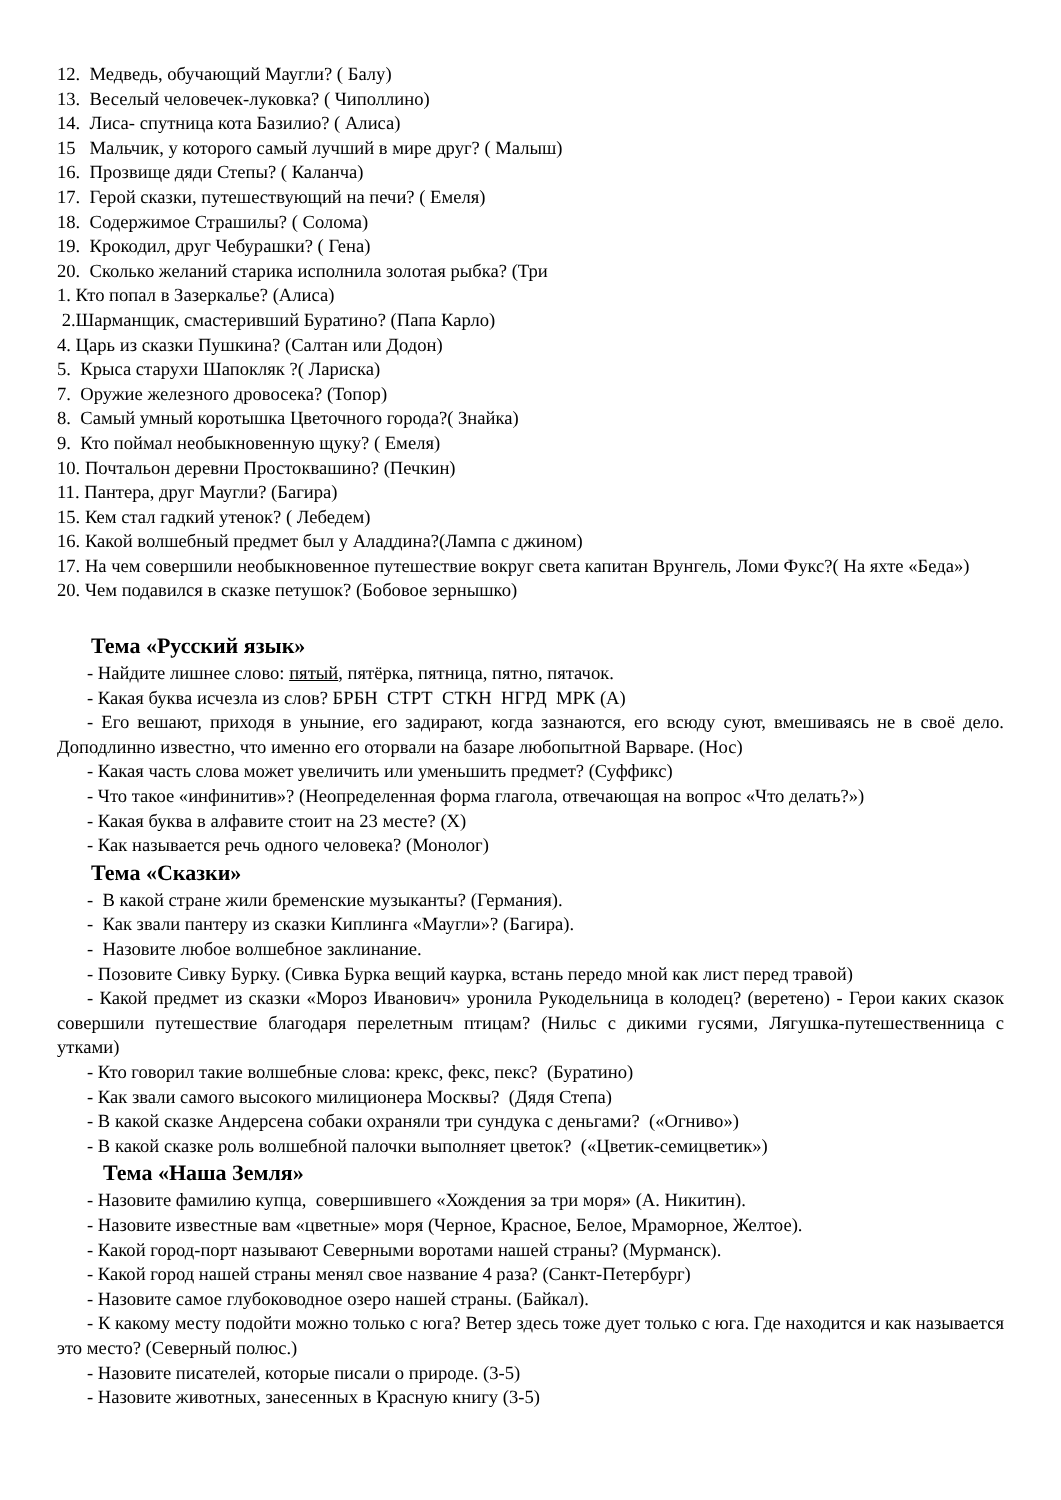12. Медведь, обучающий Маугли? ( Балу)
13. Веселый человечек-луковка? ( Чиполлино)
14. Лиса- спутница кота Базилио? ( Алиса)
15 Мальчик, у которого самый лучший в мире друг? ( Малыш)
16. Прозвище дяди Степы? ( Каланча)
17. Герой сказки, путешествующий на печи? ( Емеля)
18. Содержимое Страшилы? ( Солома)
19. Крокодил, друг Чебурашки? ( Гена)
20. Сколько желаний старика исполнила золотая рыбка? (Три
1. Кто попал в Зазеркалье? (Алиса)
2.Шарманщик, смастеривший Буратино? (Папа Карло)
4. Царь из сказки Пушкина? (Салтан или Додон)
5. Крыса старухи Шапокляк ?( Лариска)
7. Оружие железного дровосека? (Топор)
8. Самый умный коротышка Цветочного города?( Знайка)
9. Кто поймал необыкновенную щуку? ( Емеля)
10. Почтальон деревни Простоквашино? (Печкин)
11. Пантера, друг Маугли? (Багира)
15. Кем стал гадкий утенок? ( Лебедем)
16. Какой волшебный предмет был у Аладдина?(Лампа с джином)
17. На чем совершили необыкновенное путешествие вокруг света капитан Врунгель, Ломи Фукс?( На яхте «Беда»)
20. Чем подавился в сказке петушок? (Бобовое зернышко)
Тема «Русский язык»
- Найдите лишнее слово: пятый, пятёрка, пятница, пятно, пятачок.
- Какая буква исчезла из слов? БРБН СТРТ СТКН НГРД МРК (А)
- Его вешают, приходя в уныние, его задирают, когда зазнаются, его всюду суют, вмешиваясь не в своё дело. Доподлинно известно, что именно его оторвали на базаре любопытной Варваре. (Нос)
- Какая часть слова может увеличить или уменьшить предмет? (Суффикс)
- Что такое «инфинитив»? (Неопределенная форма глагола, отвечающая на вопрос «Что делать?»)
- Какая буква в алфавите стоит на 23 месте? (Х)
- Как называется речь одного человека? (Монолог)
Тема «Сказки»
- В какой стране жили бременские музыканты? (Германия).
- Как звали пантеру из сказки Киплинга «Маугли»? (Багира).
- Назовите любое волшебное заклинание.
- Позовите Сивку Бурку. (Сивка Бурка вещий каурка, встань передо мной как лист перед травой)
- Какой предмет из сказки «Мороз Иванович» уронила Рукодельница в колодец? (веретено) - Герои каких сказок совершили путешествие благодаря перелетным птицам? (Нильс с дикими гусями, Лягушка-путешественница с утками)
- Кто говорил такие волшебные слова: крекс, фекс, пекс? (Буратино)
- Как звали самого высокого милиционера Москвы? (Дядя Степа)
- В какой сказке Андерсена собаки охраняли три сундука с деньгами? («Огниво»)
- В какой сказке роль волшебной палочки выполняет цветок? («Цветик-семицветик»)
Тема «Наша Земля»
- Назовите фамилию купца, совершившего «Хождения за три моря» (А. Никитин).
- Назовите известные вам «цветные» моря (Черное, Красное, Белое, Мраморное, Желтое).
- Какой город-порт называют Северными воротами нашей страны? (Мурманск).
- Какой город нашей страны менял свое название 4 раза? (Санкт-Петербург)
- Назовите самое глубоководное озеро нашей страны. (Байкал).
- К какому месту подойти можно только с юга? Ветер здесь тоже дует только с юга. Где находится и как называется это место? (Северный полюс.)
- Назовите писателей, которые писали о природе. (3-5)
- Назовите животных, занесенных в Красную книгу (3-5)